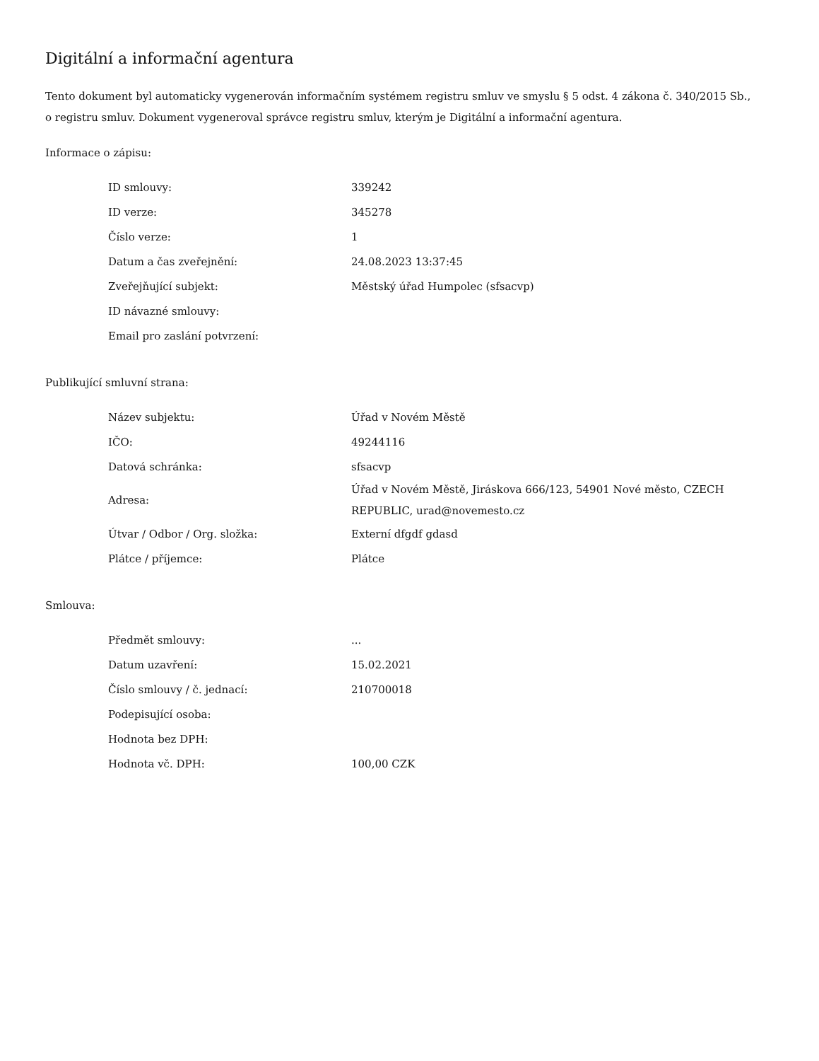Digitální a informační agentura
Tento dokument byl automaticky vygenerován informačním systémem registru smluv ve smyslu § 5 odst. 4 zákona č. 340/2015 Sb., o registru smluv. Dokument vygeneroval správce registru smluv, kterým je Digitální a informační agentura.
Informace o zápisu:
| ID smlouvy: | 339242 |
| ID verze: | 345278 |
| Číslo verze: | 1 |
| Datum a čas zveřejnění: | 24.08.2023 13:37:45 |
| Zveřejňující subjekt: | Městský úřad Humpolec (sfsacvp) |
| ID návazné smlouvy: | |
| Email pro zaslání potvrzení: | |
Publikující smluvní strana:
| Název subjektu: | Úřad v Novém Městě |
| IČO: | 49244116 |
| Datová schránka: | sfsacvp |
| Adresa: | Úřad v Novém Městě, Jiráskova 666/123, 54901 Nové město, CZECH REPUBLIC, urad@novemesto.cz |
| Útvar / Odbor / Org. složka: | Externí dfgdf gdasd |
| Plátce / příjemce: | Plátce |
Smlouva:
| Předmět smlouvy: | ... |
| Datum uzavření: | 15.02.2021 |
| Číslo smlouvy / č. jednací: | 210700018 |
| Podepisující osoba: | |
| Hodnota bez DPH: | |
| Hodnota vč. DPH: | 100,00 CZK |